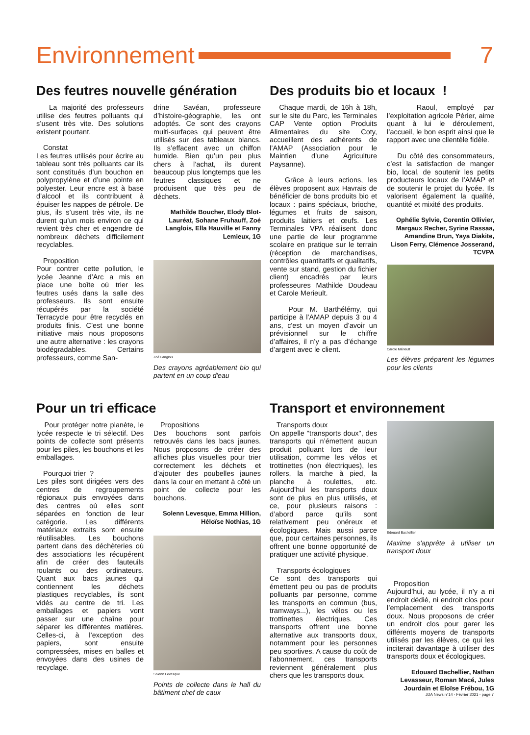Environnement 7
Des feutres nouvelle génération
La majorité des professeurs utilise des feutres polluants qui s’usent très vite. Des solutions existent pourtant.
Constat
Les feutres utilisés pour écrire au tableau sont très polluants car ils sont constitués d’un bouchon en polypropylène et d’une pointe en polyester. Leur encre est à base d’alcool et ils contribuent à épuiser les nappes de pétrole. De plus, ils s’usent très vite, ils ne durent qu’un mois environ ce qui revient très cher et engendre de nombreux déchets difficilement recyclables.
Proposition
Pour contrer cette pollution, le lycée Jeanne d’Arc a mis en place une boîte où trier les feutres usés dans la salle des professeurs. Ils sont ensuite récupérés par la société Terracycle pour être recyclés en produits finis. C’est une bonne initiative mais nous proposons une autre alternative : les crayons biodégradables. Certains professeurs, comme San-
drine Savéan, professeure d’histoire-géographie, les ont adoptés. Ce sont des crayons multi-surfaces qui peuvent être utilisés sur des tableaux blancs. Ils s’effacent avec un chiffon humide. Bien qu’un peu plus chers à l’achat, ils durent beaucoup plus longtemps que les feutres classiques et ne produisent que très peu de déchets.
Mathilde Boucher, Elody Blot-Lauréat, Sohane Fruhauff, Zoé Langlois, Ella Hauville et Fanny Lemieux, 1G
Zoé Langlois
Des crayons agréablement bio qui partent en un coup d'eau
Des produits bio et locaux !
Chaque mardi, de 16h à 18h, sur le site du Parc, les Terminales CAP Vente option Produits Alimentaires du site Coty, accueillent des adhérents de l’AMAP (Association pour le Maintien d’une Agriculture Paysanne).
Grâce à leurs actions, les élèves proposent aux Havrais de bénéficier de bons produits bio et locaux : pains spéciaux, brioche, légumes et fruits de saison, produits laitiers et œufs. Les Terminales VPA réalisent donc une partie de leur programme scolaire en pratique sur le terrain (réception de marchandises, contrôles quantitatifs et qualitatifs, vente sur stand, gestion du fichier client) encadrés par leurs professeures Mathilde Doudeau et Carole Merieult.
Pour M. Barthélémy, qui participe à l’AMAP depuis 3 ou 4 ans, c'est un moyen d’avoir un prévisionnel sur le chiffre d’affaires, il n’y a pas d’échange d’argent avec le client.
Raoul, employé par l’exploitation agricole Périer, aime quant à lui le déroulement, l’accueil, le bon esprit ainsi que le rapport avec une clientèle fidèle.
Du côté des consommateurs, c’est la satisfaction de manger bio, local, de soutenir les petits producteurs locaux de l’AMAP et de soutenir le projet du lycée. Ils valorisent également la qualité, quantité et mixité des produits.
Ophélie Sylvie, Corentin Ollivier, Margaux Recher, Syrine Rassaa, Amandine Brun, Yaya Diakite, Lison Ferry, Clémence Josserand, TCVPA
Carole Mérieult
Les élèves préparent les légumes pour les clients
Pour un tri efficace
Pour protéger notre planète, le lycée respecte le tri sélectif. Des points de collecte sont présents pour les piles, les bouchons et les emballages.
Pourquoi trier ?
Les piles sont dirigées vers des centres de regroupements régionaux puis envoyées dans des centres où elles sont séparées en fonction de leur catégorie. Les différents matériaux extraits sont ensuite réutilisables. Les bouchons partent dans des déchèteries où des associations les récupérent afin de créer des fauteuils roulants ou des ordinateurs. Quant aux bacs jaunes qui contiennent les déchets plastiques recyclables, ils sont vidés au centre de tri. Les emballages et papiers vont passer sur une chaîne pour séparer les différentes matières. Celles-ci, à l’exception des papiers, sont ensuite compressées, mises en balles et envoyées dans des usines de recyclage.
Propositions
Des bouchons sont parfois retrouvés dans les bacs jaunes. Nous proposons de créer des affiches plus visuelles pour trier correctement les déchets et d’ajouter des poubelles jaunes dans la cour en mettant à côté un point de collecte pour les bouchons.
Solenn Levesque, Emma Hillion, Héloïse Nothias, 1G
Solenn Levesque
Points de collecte dans le hall du bâtiment chef de caux
Transport et environnement
Transports doux
On appelle "transports doux", des transports qui n’émettent aucun produit polluant lors de leur utilisation, comme les vélos et trottinettes (non électriques), les rollers, la marche à pied, la planche à roulettes, etc. Aujourd’hui les transports doux sont de plus en plus utilisés, et ce, pour plusieurs raisons : d’abord parce qu’ils sont relativement peu onéreux et écologiques. Mais aussi parce que, pour certaines personnes, ils offrent une bonne opportunité de pratiquer une activité physique.
Transports écologiques
Ce sont des transports qui émettent peu ou pas de produits polluants par personne, comme les transports en commun (bus, tramways...), les vélos ou les trottinettes électriques. Ces transports offrent une bonne alternative aux transports doux, notamment pour les personnes peu sportives. A cause du coût de l'abonnement, ces transports reviennent généralement plus chers que les transports doux.
Edouard Bachellier
Maxime s'apprête à utiliser un transport doux
Proposition
Aujourd’hui, au lycée, il n’y a ni endroit dédié, ni endroit clos pour l’emplacement des transports doux. Nous proposons de créer un endroit clos pour garer les différents moyens de transports utilisés par les élèves, ce qui les inciterait davantage à utiliser des transports doux et écologiques.
Edouard Bachellier, Nathan Levasseur, Roman Macé, Jules Jourdain et Eloïse Frébou, 1G
JDA News n°14 - Février 2021 - page 7